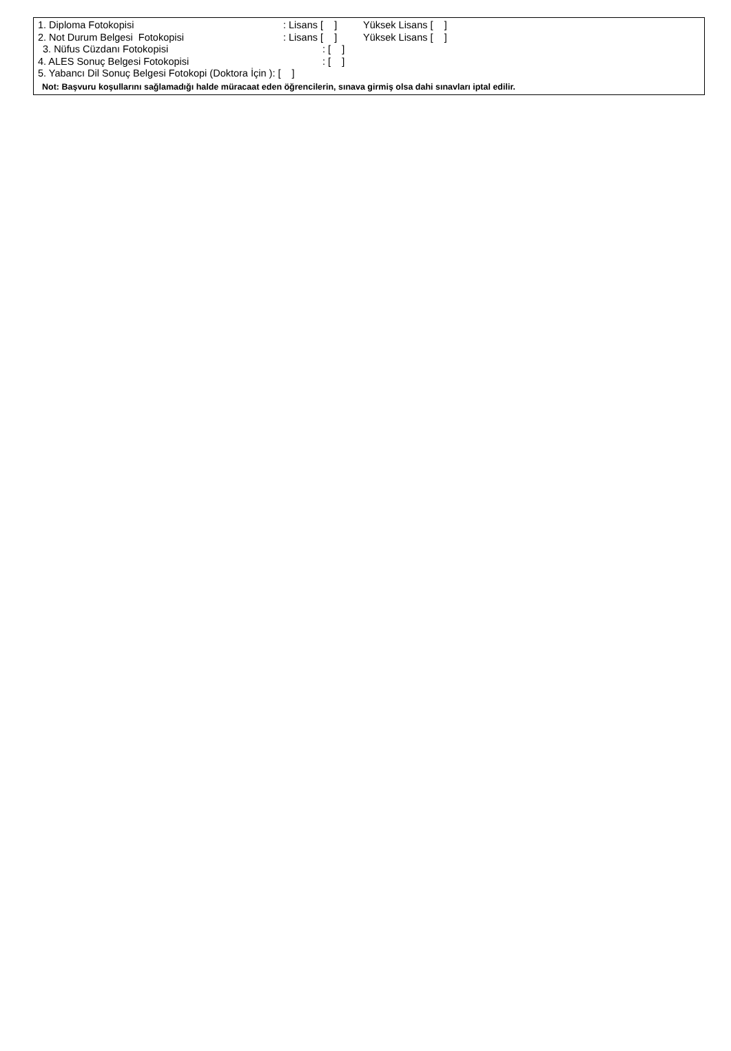1. Diploma Fotokopisi: Lisans [ ] Yüksek Lisans [ ]
2. Not Durum Belgesi Fotokopisi: Lisans [ ] Yüksek Lisans [ ]
3. Nüfus Cüzdanı Fotokopisi: [ ]
4. ALES Sonuç Belgesi Fotokopisi: [ ]
5. Yabancı Dil Sonuç Belgesi Fotokopi (Doktora İçin ): [ ]
Not: Başvuru koşullarını sağlamadığı halde müracaat eden öğrencilerin, sınava girmiş olsa dahi sınavları iptal edilir.